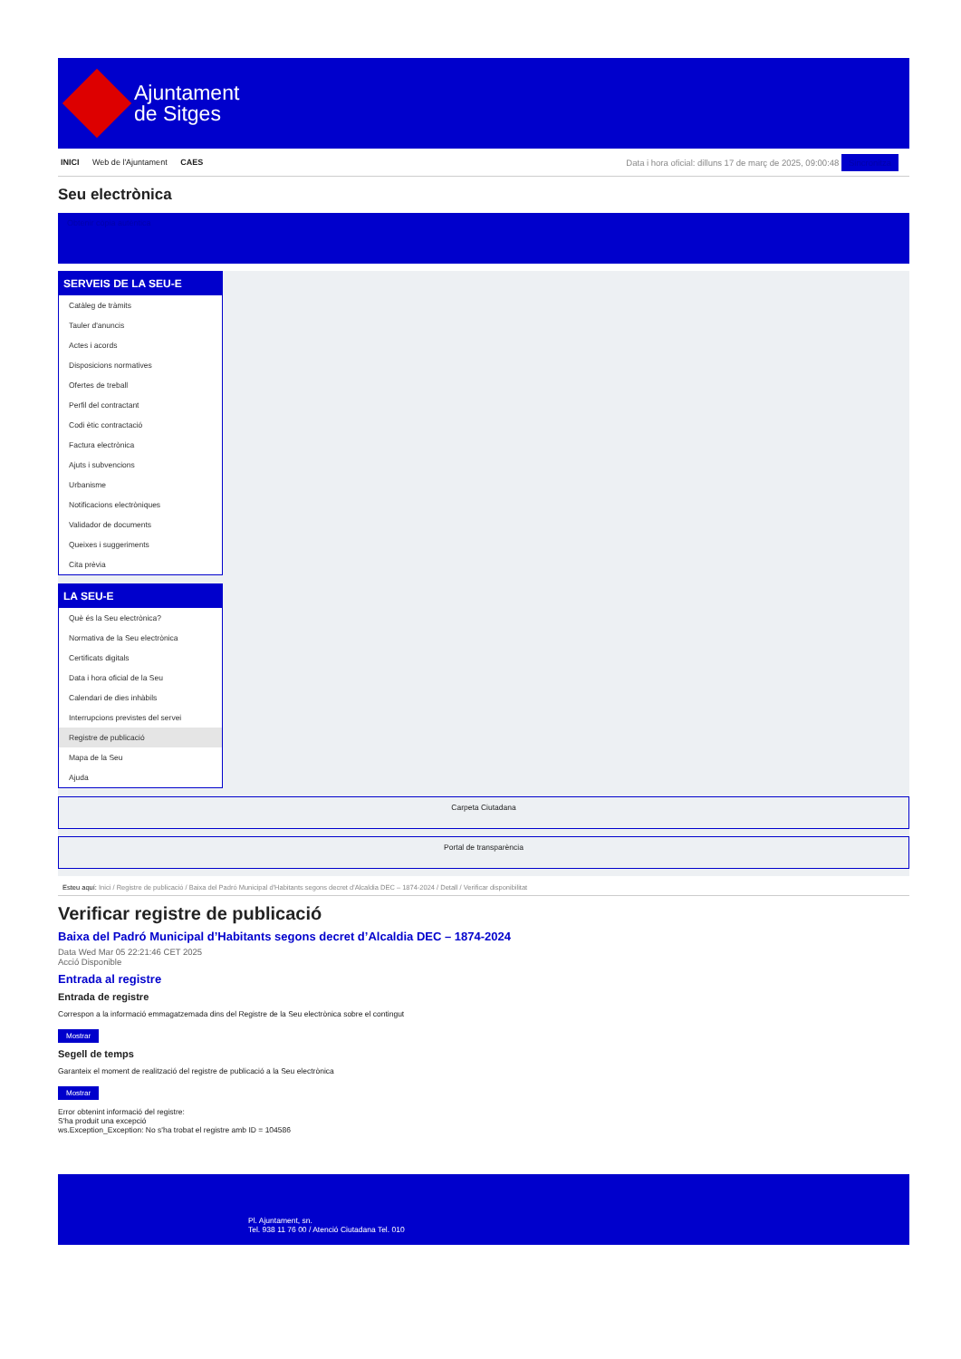Ajuntament
de Sitges
INICI Web de l'Ajuntament CAES
Data i hora oficial: dilluns 17 de març de 2025, 09:00:48 Sincronitza
Seu electrònica
Obtenir còpia autèntica
SERVEIS DE LA SEU-E
Catàleg de tràmits
Tauler d'anuncis
Actes i acords
Disposicions normatives
Ofertes de treball
Perfil del contractant
Codi ètic contractació
Factura electrònica
Ajuts i subvencions
Urbanisme
Notificacions electròniques
Validador de documents
Queixes i suggeriments
Cita prèvia
LA SEU-E
Què és la Seu electrònica?
Normativa de la Seu electrònica
Certificats digitals
Data i hora oficial de la Seu
Calendari de dies inhàbils
Interrupcions previstes del servei
Registre de publicació
Mapa de la Seu
Ajuda
Carpeta Ciutadana
Portal de transparència
Esteu aquí: Inici / Registre de publicació / Baixa del Padró Municipal d'Habitants segons decret d'Alcaldia DEC – 1874-2024 / Detall / Verificar disponibilitat
Verificar registre de publicació
Baixa del Padró Municipal d’Habitants segons decret d’Alcaldia DEC – 1874-2024
Data Wed Mar 05 22:21:46 CET 2025
Acció Disponible
Entrada al registre
Entrada de registre
Correspon a la informació emmagatzemada dins del Registre de la Seu electrònica sobre el contingut
Mostrar
Segell de temps
Garanteix el moment de realització del registre de publicació a la Seu electrònica
Mostrar
Error obtenint informació del registre:
S'ha produit una excepció
ws.Exception_Exception: No s'ha trobat el registre amb ID = 104586
Pl. Ajuntament, sn.
Tel. 938 11 76 00 / Atenció Ciutadana Tel. 010